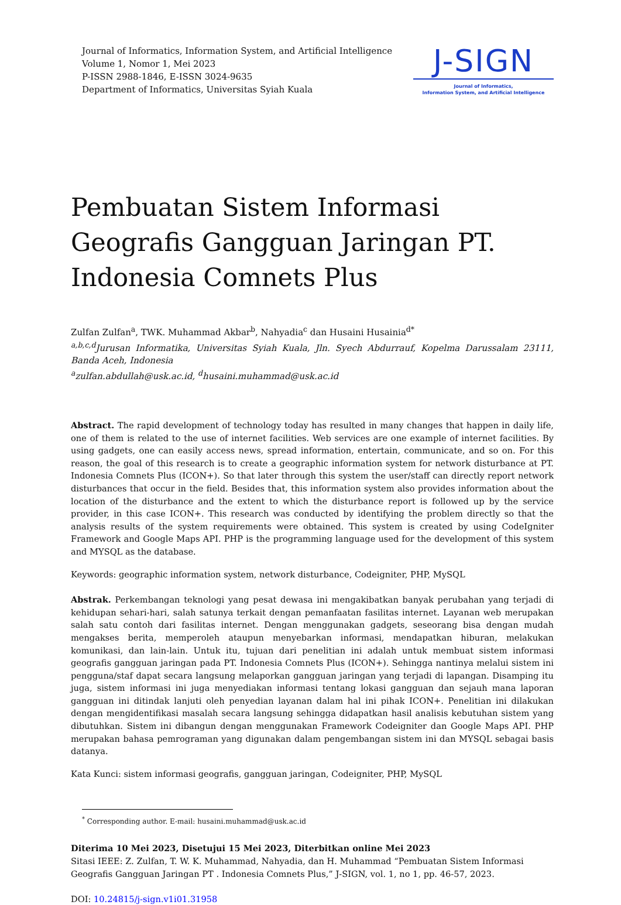Journal of Informatics, Information System, and Artificial Intelligence
Volume 1, Nomor 1, Mei 2023
P-ISSN 2988-1846, E-ISSN 3024-9635
Department of Informatics, Universitas Syiah Kuala
J-SIGN
Journal of Informatics,
Information System, and Artificial Intelligence
Pembuatan Sistem Informasi Geografis Gangguan Jaringan PT. Indonesia Comnets Plus
Zulfan Zulfan<sup>a</sup>, TWK. Muhammad Akbar<sup>b</sup>, Nahyadia<sup>c</sup> dan Husaini Husainia<sup>d*</sup>
<sup>a,b,c,d</sup>Jurusan Informatika, Universitas Syiah Kuala, Jln. Syech Abdurrauf, Kopelma Darussalam 23111, Banda Aceh, Indonesia
<sup>a</sup> zulfan.abdullah@usk.ac.id, <sup>d</sup>husaini.muhammad@usk.ac.id
Abstract. The rapid development of technology today has resulted in many changes that happen in daily life, one of them is related to the use of internet facilities. Web services are one example of internet facilities. By using gadgets, one can easily access news, spread information, entertain, communicate, and so on. For this reason, the goal of this research is to create a geographic information system for network disturbance at PT. Indonesia Comnets Plus (ICON+). So that later through this system the user/staff can directly report network disturbances that occur in the field. Besides that, this information system also provides information about the location of the disturbance and the extent to which the disturbance report is followed up by the service provider, in this case ICON+. This research was conducted by identifying the problem directly so that the analysis results of the system requirements were obtained. This system is created by using CodeIgniter Framework and Google Maps API. PHP is the programming language used for the development of this system and MYSQL as the database.
Keywords: geographic information system, network disturbance, Codeigniter, PHP, MySQL
Abstrak. Perkembangan teknologi yang pesat dewasa ini mengakibatkan banyak perubahan yang terjadi di kehidupan sehari-hari, salah satunya terkait dengan pemanfaatan fasilitas internet. Layanan web merupakan salah satu contoh dari fasilitas internet. Dengan menggunakan gadgets, seseorang bisa dengan mudah mengakses berita, memperoleh ataupun menyebarkan informasi, mendapatkan hiburan, melakukan komunikasi, dan lain-lain. Untuk itu, tujuan dari penelitian ini adalah untuk membuat sistem informasi geografis gangguan jaringan pada PT. Indonesia Comnets Plus (ICON+). Sehingga nantinya melalui sistem ini pengguna/staf dapat secara langsung melaporkan gangguan jaringan yang terjadi di lapangan. Disamping itu juga, sistem informasi ini juga menyediakan informasi tentang lokasi gangguan dan sejauh mana laporan gangguan ini ditindak lanjuti oleh penyedian layanan dalam hal ini pihak ICON+. Penelitian ini dilakukan dengan mengidentifikasi masalah secara langsung sehingga didapatkan hasil analisis kebutuhan sistem yang dibutuhkan. Sistem ini dibangun dengan menggunakan Framework Codeigniter dan Google Maps API. PHP merupakan bahasa pemrograman yang digunakan dalam pengembangan sistem ini dan MYSQL sebagai basis datanya.
Kata Kunci: sistem informasi geografis, gangguan jaringan, Codeigniter, PHP, MySQL
<sup>*</sup> Corresponding author. E-mail: husaini.muhammad@usk.ac.id
Diterima 10 Mei 2023, Disetujui 15 Mei 2023, Diterbitkan online Mei 2023
Sitasi IEEE: Z. Zulfan, T. W. K. Muhammad, Nahyadia, dan H. Muhammad “Pembuatan Sistem Informasi Geografis Gangguan Jaringan PT . Indonesia Comnets Plus,” J-SIGN, vol. 1, no 1, pp. 46-57, 2023.
DOI: 10.24815/j-sign.v1i01.31958